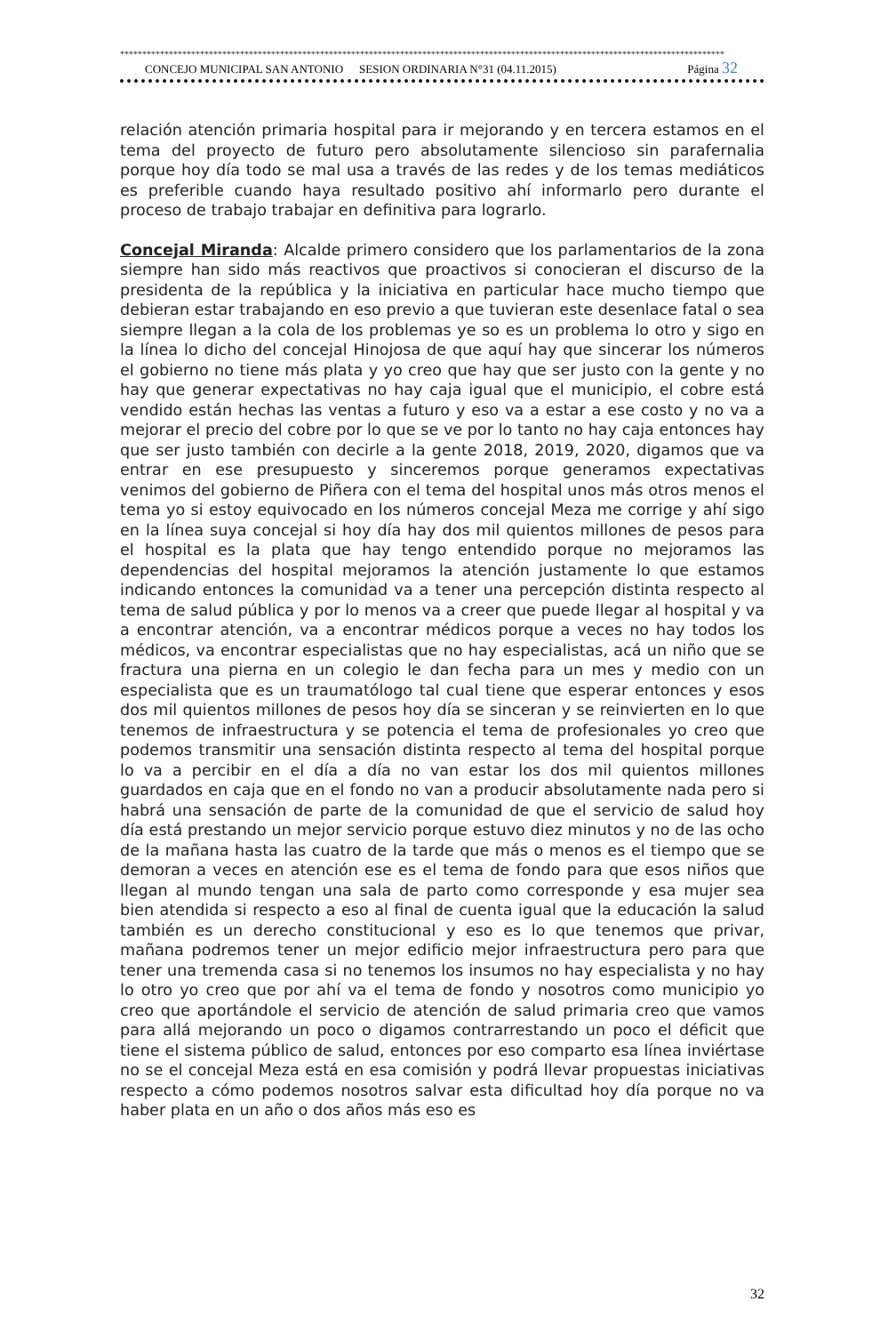****************************************************************************************************************************************
CONCEJO MUNICIPAL SAN ANTONIO SESION ORDINARIA N°31 (04.11.2015) Página 32
relación atención primaria hospital para ir mejorando y en tercera estamos en el tema del proyecto de futuro pero absolutamente silencioso sin parafernalia porque hoy día todo se mal usa a través de las redes y de los temas mediáticos es preferible cuando haya resultado positivo ahí informarlo pero durante el proceso de trabajo trabajar en definitiva para lograrlo.
Concejal Miranda: Alcalde primero considero que los parlamentarios de la zona siempre han sido más reactivos que proactivos si conocieran el discurso de la presidenta de la república y la iniciativa en particular hace mucho tiempo que debieran estar trabajando en eso previo a que tuvieran este desenlace fatal o sea siempre llegan a la cola de los problemas ye so es un problema lo otro y sigo en la línea lo dicho del concejal Hinojosa de que aquí hay que sincerar los números el gobierno no tiene más plata y yo creo que hay que ser justo con la gente y no hay que generar expectativas no hay caja igual que el municipio, el cobre está vendido están hechas las ventas a futuro y eso va a estar a ese costo y no va a mejorar el precio del cobre por lo que se ve por lo tanto no hay caja entonces hay que ser justo también con decirle a la gente 2018, 2019, 2020, digamos que va entrar en ese presupuesto y sinceremos porque generamos expectativas venimos del gobierno de Piñera con el tema del hospital unos más otros menos el tema yo si estoy equivocado en los números concejal Meza me corrige y ahí sigo en la línea suya concejal si hoy día hay dos mil quientos millones de pesos para el hospital es la plata que hay tengo entendido porque no mejoramos las dependencias del hospital mejoramos la atención justamente lo que estamos indicando entonces la comunidad va a tener una percepción distinta respecto al tema de salud pública y por lo menos va a creer que puede llegar al hospital y va a encontrar atención, va a encontrar médicos porque a veces no hay todos los médicos, va encontrar especialistas que no hay especialistas, acá un niño que se fractura una pierna en un colegio le dan fecha para un mes y medio con un especialista que es un traumatólogo tal cual tiene que esperar entonces y esos dos mil quientos millones de pesos hoy día se sinceran y se reinvierten en lo que tenemos de infraestructura y se potencia el tema de profesionales yo creo que podemos transmitir una sensación distinta respecto al tema del hospital porque lo va a percibir en el día a día no van estar los dos mil quientos millones guardados en caja que en el fondo no van a producir absolutamente nada pero si habrá una sensación de parte de la comunidad de que el servicio de salud hoy día está prestando un mejor servicio porque estuvo diez minutos y no de las ocho de la mañana hasta las cuatro de la tarde que más o menos es el tiempo que se demoran a veces en atención ese es el tema de fondo para que esos niños que llegan al mundo tengan una sala de parto como corresponde y esa mujer sea bien atendida si respecto a eso al final de cuenta igual que la educación la salud también es un derecho constitucional y eso es lo que tenemos que privar, mañana podremos tener un mejor edificio mejor infraestructura pero para que tener una tremenda casa si no tenemos los insumos no hay especialista y no hay lo otro yo creo que por ahí va el tema de fondo y nosotros como municipio yo creo que aportándole el servicio de atención de salud primaria creo que vamos para allá mejorando un poco o digamos contrarrestando un poco el déficit que tiene el sistema público de salud, entonces por eso comparto esa línea inviértase no se el concejal Meza está en esa comisión y podrá llevar propuestas iniciativas respecto a cómo podemos nosotros salvar esta dificultad hoy día porque no va haber plata en un año o dos años más eso es
32